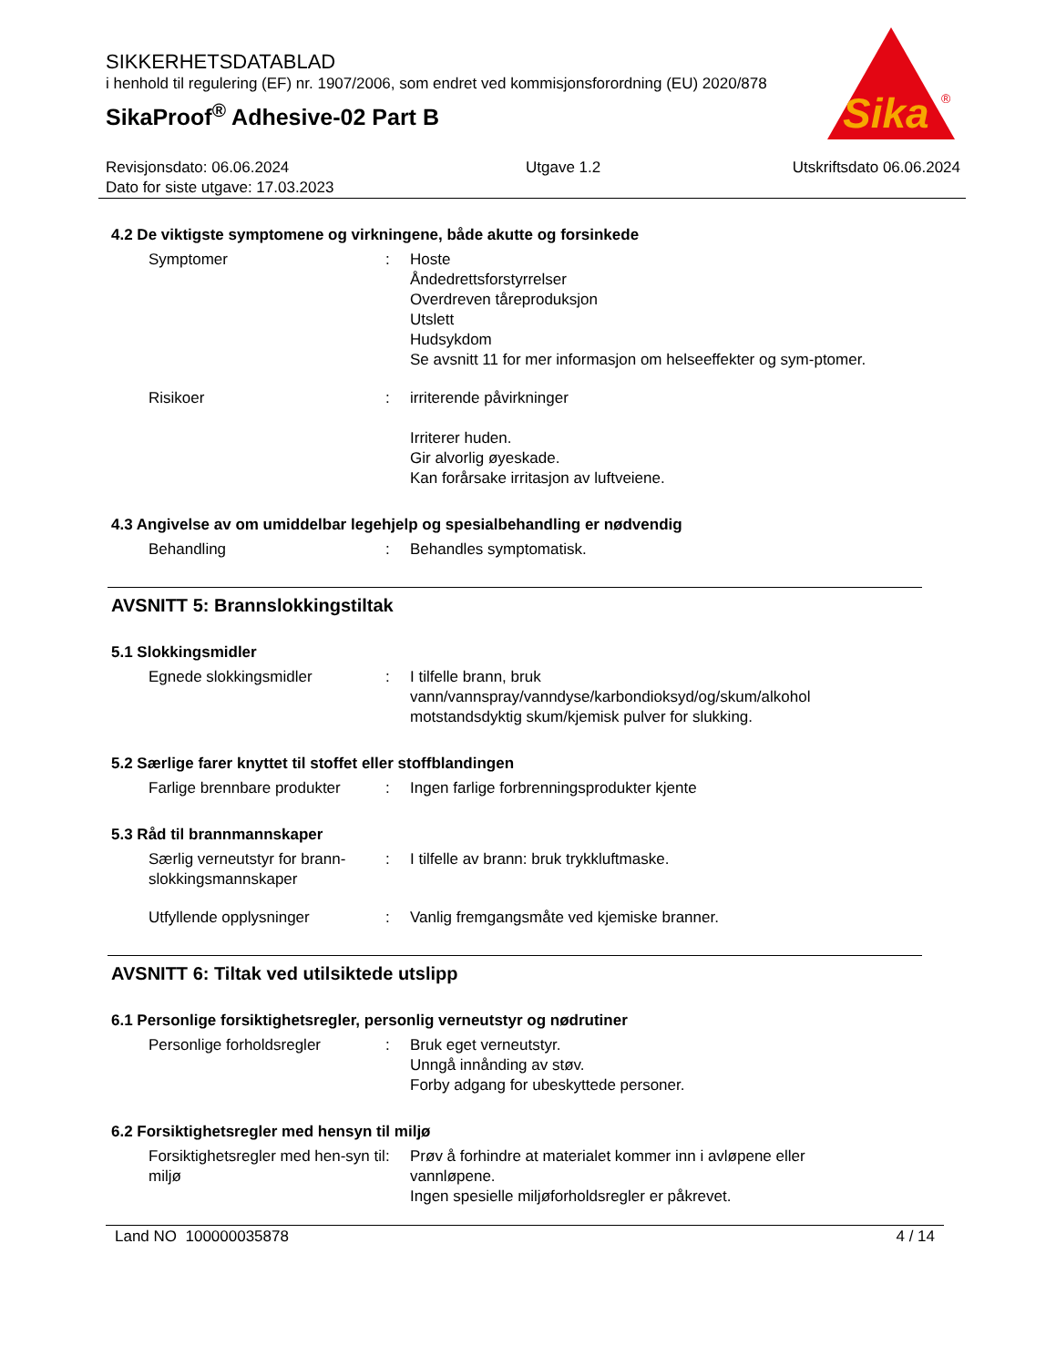SIKKERHETSDATABLAD
i henhold til regulering (EF) nr. 1907/2006, som endret ved kommisjonsforordning (EU) 2020/878
SikaProof<sup>®</sup> Adhesive-02 Part B
Sika
®
Revisjonsdato: 06.06.2024
Dato for siste utgave: 17.03.2023
Utgave 1.2 Utskriftsdato 06.06.2024
4.2 De viktigste symptomene og virkningene, både akutte og forsinkede
Symptomer : Hoste
Åndedrettsforstyrrelser
Overdreven tåreproduksjon
Utslett
Hudsykdom
Se avsnitt 11 for mer informasjon om helseeffekter og sym-ptomer.
Risikoer : irriterende påvirkninger
Irriterer huden.
Gir alvorlig øyeskade.
Kan forårsake irritasjon av luftveiene.
4.3 Angivelse av om umiddelbar legehjelp og spesialbehandling er nødvendig
Behandling : Behandles symptomatisk.
AVSNITT 5: Brannslokkingstiltak
5.1 Slokkingsmidler
Egnede slokkingsmidler : I tilfelle brann, bruk vann/vannspray/vanndyse/karbondioksyd/og/skum/alkohol motstandsdyktig skum/kjemisk pulver for slukking.
5.2 Særlige farer knyttet til stoffet eller stoffblandingen
Farlige brennbare produkter
: Ingen farlige forbrenningsprodukter kjente
5.3 Råd til brannmannskaper
Særlig verneutstyr for brann-slokkingsmannskaper
: I tilfelle av brann: bruk trykkluftmaske.
Utfyllende opplysninger : Vanlig fremgangsmåte ved kjemiske branner.
AVSNITT 6: Tiltak ved utilsiktede utslipp
6.1 Personlige forsiktighetsregler, personlig verneutstyr og nødrutiner
Personlige forholdsregler : Bruk eget verneutstyr.
Unngå innånding av støv.
Forby adgang for ubeskyttede personer.
6.2 Forsiktighetsregler med hensyn til miljø
Forsiktighetsregler med hen-syn til miljø
: Prøv å forhindre at materialet kommer inn i avløpene eller vannløpene.
Ingen spesielle miljøforholdsregler er påkrevet.
Land NO 100000035878 4 / 14